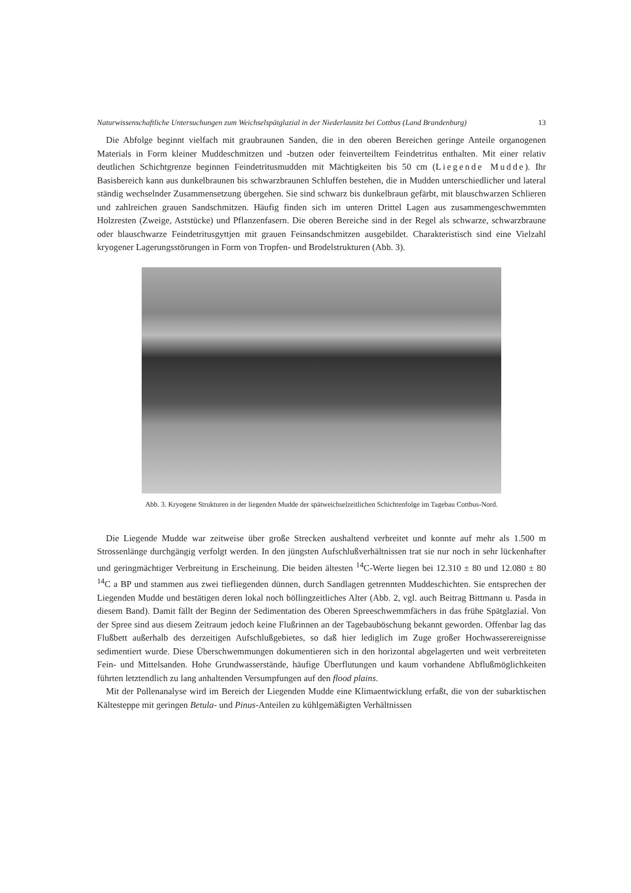Naturwissenschaftliche Untersuchungen zum Weichselspätglazial in der Niederlausitz bei Cottbus (Land Brandenburg) 13
Die Abfolge beginnt vielfach mit graubraunen Sanden, die in den oberen Bereichen geringe Anteile organogenen Materials in Form kleiner Muddeschmitzen und -butzen oder feinverteiltem Feindetritus enthalten. Mit einer relativ deutlichen Schichtgrenze beginnen Feindetritusmudden mit Mächtigkeiten bis 50 cm (Liegende Mudde). Ihr Basisbereich kann aus dunkelbraunen bis schwarzbraunen Schluffen bestehen, die in Mudden unterschiedlicher und lateral ständig wechselnder Zusammensetzung übergehen. Sie sind schwarz bis dunkelbraun gefärbt, mit blauschwarzen Schlieren und zahlreichen grauen Sandschmitzen. Häufig finden sich im unteren Drittel Lagen aus zusammengeschwemmten Holzresten (Zweige, Aststücke) und Pflanzenfasern. Die oberen Bereiche sind in der Regel als schwarze, schwarzbraune oder blauschwarze Feindetritusgyttjen mit grauen Feinsandschmitzen ausgebildet. Charakteristisch sind eine Vielzahl kryogener Lagerungsstörungen in Form von Tropfen- und Brodelstrukturen (Abb. 3).
Abb. 3. Kryogene Strukturen in der liegenden Mudde der spätweichselzeitlichen Schichtenfolge im Tagebau Cottbus-Nord.
Die Liegende Mudde war zeitweise über große Strecken aushaltend verbreitet und konnte auf mehr als 1.500 m Strossenlänge durchgängig verfolgt werden. In den jüngsten Aufschlußverhältnissen trat sie nur noch in sehr lückenhafter und geringmächtiger Verbreitung in Erscheinung. Die beiden ältesten <sup>14</sup>C-Werte liegen bei 12.310 ± 80 und 12.080 ± 80 <sup>14</sup>C a BP und stammen aus zwei tiefliegenden dünnen, durch Sandlagen getrennten Muddeschichten. Sie entsprechen der Liegenden Mudde und bestätigen deren lokal noch böllingzeitliches Alter (Abb. 2, vgl. auch Beitrag Bittmann u. Pasda in diesem Band). Damit fällt der Beginn der Sedimentation des Oberen Spreeschwemmfächers in das frühe Spätglazial. Von der Spree sind aus diesem Zeitraum jedoch keine Flußrinnen an der Tagebauböschung bekannt geworden. Offenbar lag das Flußbett außerhalb des derzeitigen Aufschlußgebietes, so daß hier lediglich im Zuge großer Hochwasserereignisse sedimentiert wurde. Diese Überschwemmungen dokumentieren sich in den horizontal abgelagerten und weit verbreiteten Fein- und Mittelsanden. Hohe Grundwasserstände, häufige Überflutungen und kaum vorhandene Abflußmöglichkeiten führten letztendlich zu lang anhaltenden Versumpfungen auf den flood plains.
Mit der Pollenanalyse wird im Bereich der Liegenden Mudde eine Klimaentwicklung erfaßt, die von der subarktischen Kältesteppe mit geringen Betula- und Pinus-Anteilen zu kühlgemäßigten Verhältnissen